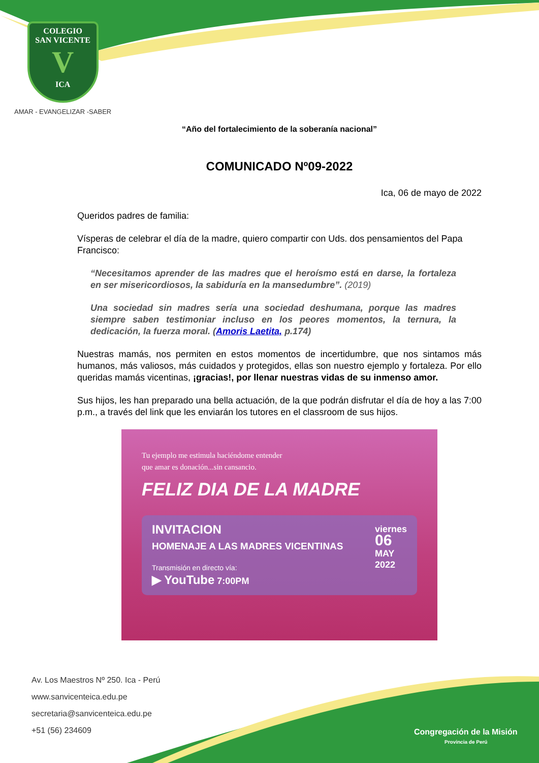COLEGIO
SAN VICENTE
V
ICA
AMAR - EVANGELIZAR -SABER
“Año del fortalecimiento de la soberanía nacional”
COMUNICADO Nº09-2022
Ica, 06 de mayo de 2022
Queridos padres de familia:
Vísperas de celebrar el día de la madre, quiero compartir con Uds. dos pensamientos del Papa Francisco:
“Necesitamos aprender de las madres que el heroísmo está en darse, la fortaleza en ser misericordiosos, la sabiduría en la mansedumbre”. (2019)
Una sociedad sin madres sería una sociedad deshumana, porque las madres siempre saben testimoniar incluso en los peores momentos, la ternura, la dedicación, la fuerza moral. (Amoris Laetita, p.174)
Nuestras mamás, nos permiten en estos momentos de incertidumbre, que nos sintamos más humanos, más valiosos, más cuidados y protegidos, ellas son nuestro ejemplo y fortaleza. Por ello queridas mamás vicentinas, ¡gracias!, por llenar nuestras vidas de su inmenso amor.
Sus hijos, les han preparado una bella actuación, de la que podrán disfrutar el día de hoy a las 7:00 p.m., a través del link que les enviarán los tutores en el classroom de sus hijos.
Tu ejemplo me estimula haciéndome entender
que amar es donación...sin cansancio.
FELIZ DIA DE LA MADRE
INVITACION
HOMENAJE A LAS MADRES VICENTINAS
Transmisión en directo vía:
▶ YouTube 7:00PM
viernes
06
MAY
2022
Av. Los Maestros Nº 250. Ica - Perú
www.sanvicenteica.edu.pe
secretaria@sanvicenteica.edu.pe
+51 (56) 234609
Congregación de la Misión
Provincia de Perú